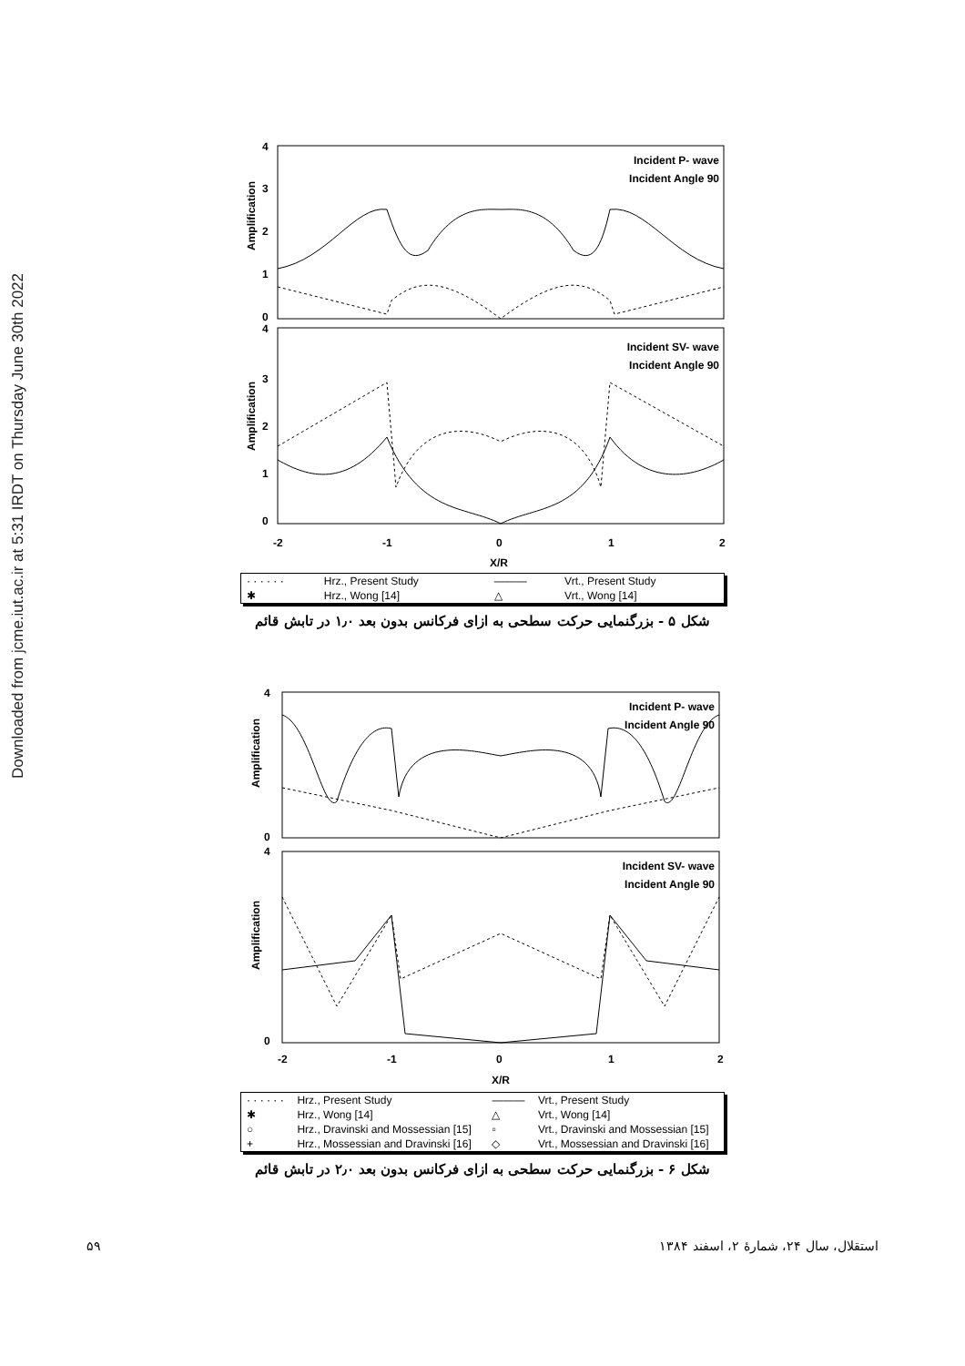Downloaded from jcme.iut.ac.ir at 5:31 IRDT on Thursday June 30th 2022
Incident P- wave
Incident Angle 90
Incident SV- wave
Incident Angle 90
Amplification
Amplification
4
3
2
1
0
4
3
2
1
0
-2
-1
0
1
2
X/R
| · · · · · · | Hrz., Present Study | ——— | Vrt., Present Study |
| ✱ | Hrz., Wong [14] | △ | Vrt., Wong [14] |
شکل ۵ - بزرگنمایی حرکت سطحی به ازای فرکانس بدون بعد ۱٫۰ در تابش قائم
Incident P- wave
Incident Angle 90
Incident SV- wave
Incident Angle 90
Amplification
Amplification
4
0
4
0
-2
-1
0
1
2
X/R
| · · · · · · | Hrz., Present Study | ——— | Vrt., Present Study |
| ✱ | Hrz., Wong [14] | △ | Vrt., Wong [14] |
| ○ | Hrz., Dravinski and Mossessian [15] | ▫ | Vrt., Dravinski and Mossessian [15] |
| + | Hrz., Mossessian and Dravinski [16] | ◇ | Vrt., Mossessian and Dravinski [16] |
شکل ۶ - بزرگنمایی حرکت سطحی به ازای فرکانس بدون بعد ۲٫۰ در تابش قائم
۵۹ استقلال، سال ۲۴، شمارهٔ ۲، اسفند ۱۳۸۴